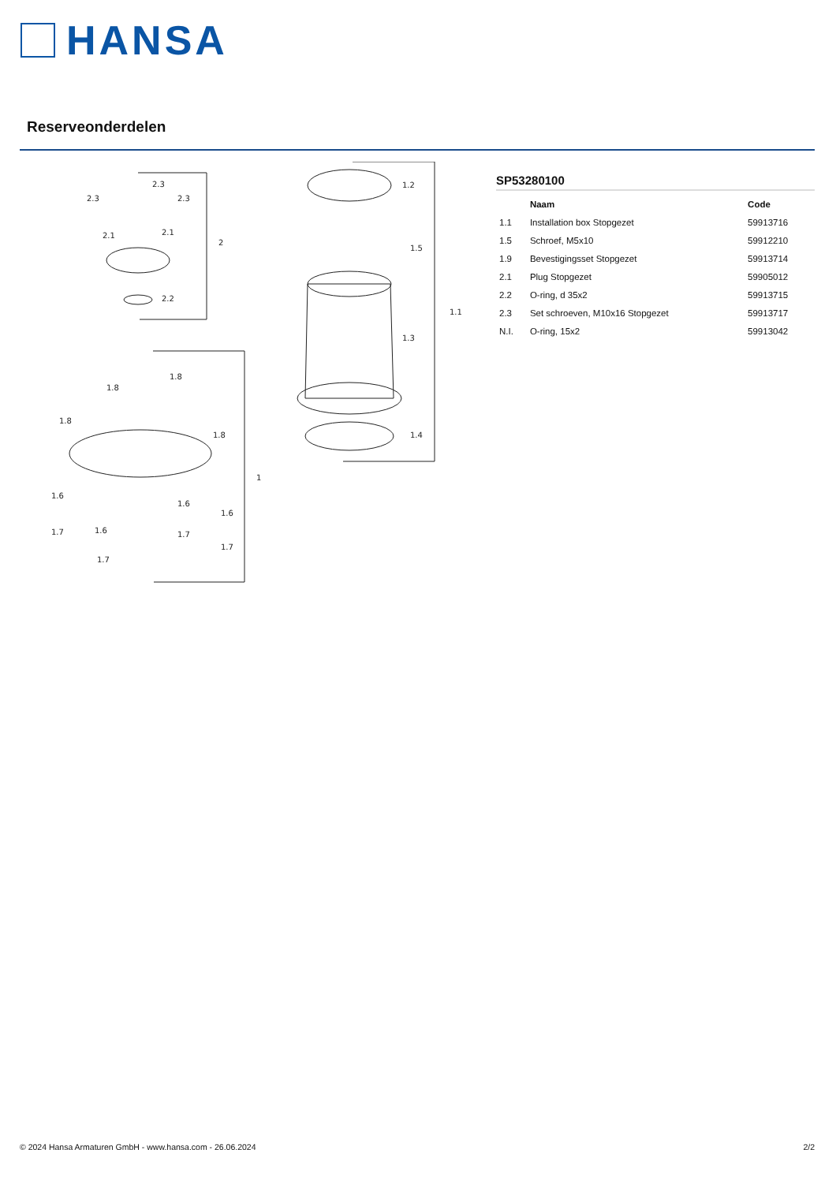HANSA
Reserveonderdelen
2.3
2.3
2.3
2.1
2.1
2.2
2
1.8
1.8
1.8
1.8
1
1.6
1.6
1.6
1.6
1.7
1.7
1.7
1.7
1.2
1.5
1.1
1.3
1.4
SP53280100
| | Naam | Code |
| --- | --- | --- |
| 1.1 | Installation box Stopgezet | 59913716 |
| 1.5 | Schroef, M5x10 | 59912210 |
| 1.9 | Bevestigingsset Stopgezet | 59913714 |
| 2.1 | Plug Stopgezet | 59905012 |
| 2.2 | O-ring, d 35x2 | 59913715 |
| 2.3 | Set schroeven, M10x16 Stopgezet | 59913717 |
| N.I. | O-ring, 15x2 | 59913042 |
© 2024 Hansa Armaturen GmbH - www.hansa.com - 26.06.2024 2/2